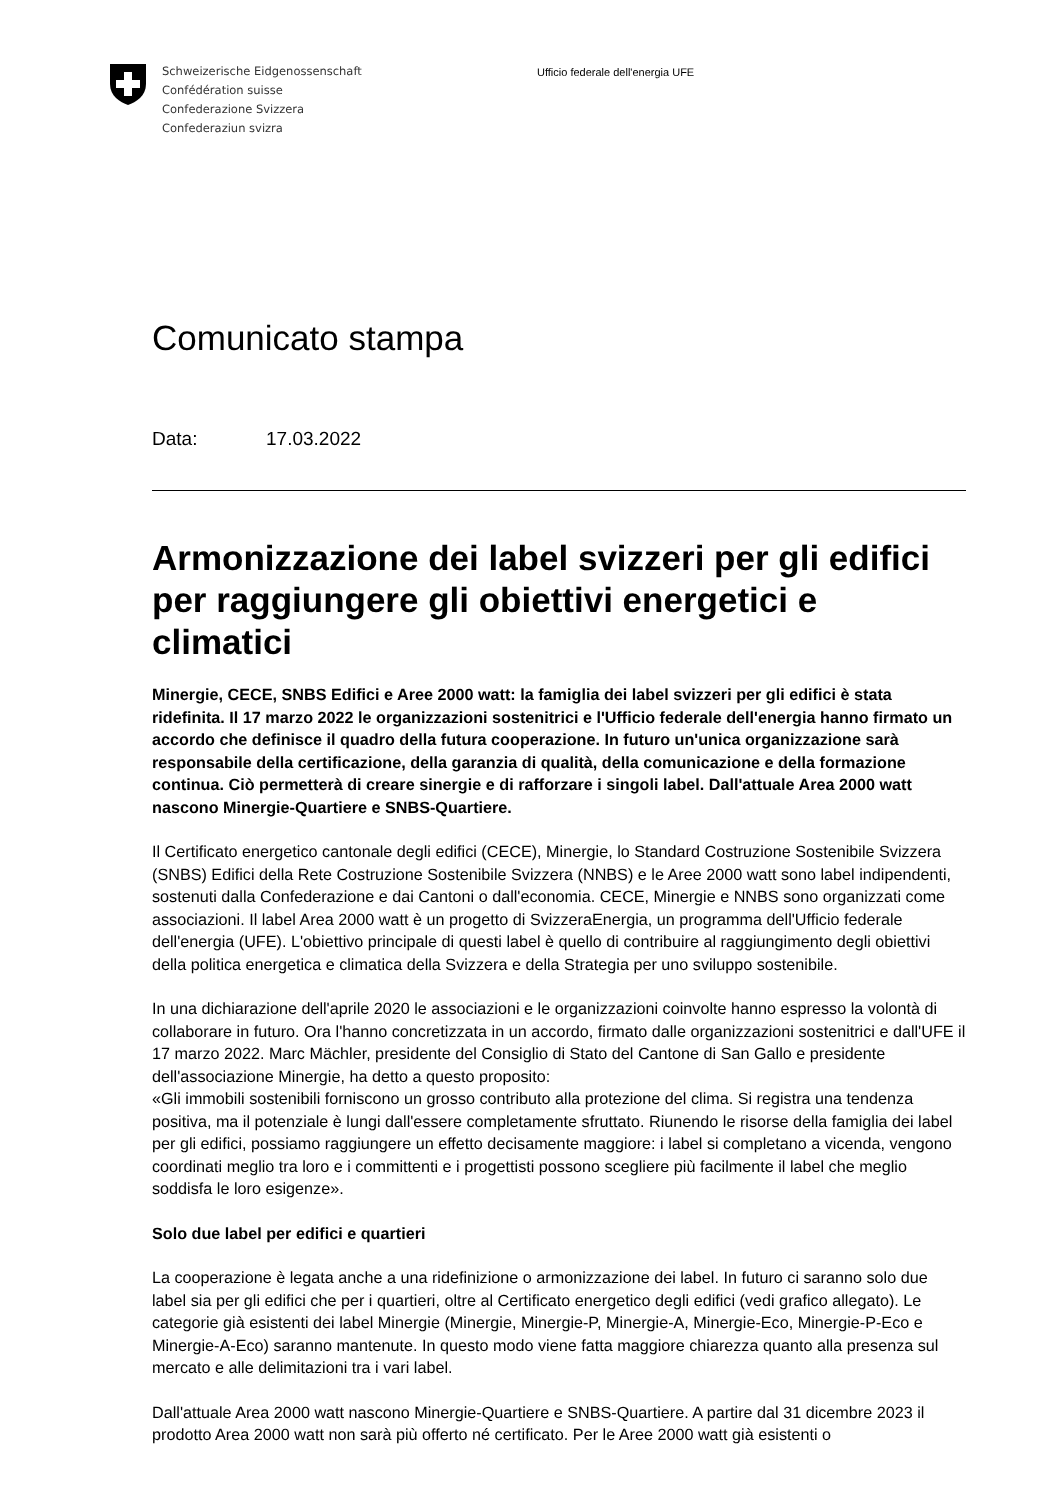Schweizerische Eidgenossenschaft
Confédération suisse
Confederazione Svizzera
Confederaziun svizra
Ufficio federale dell'energia UFE
Comunicato stampa
Data: 17.03.2022
Armonizzazione dei label svizzeri per gli edifici per raggiungere gli obiettivi energetici e climatici
Minergie, CECE, SNBS Edifici e Aree 2000 watt: la famiglia dei label svizzeri per gli edifici è stata ridefinita. Il 17 marzo 2022 le organizzazioni sostenitrici e l'Ufficio federale dell'energia hanno firmato un accordo che definisce il quadro della futura cooperazione. In futuro un'unica organizzazione sarà responsabile della certificazione, della garanzia di qualità, della comunicazione e della formazione continua. Ciò permetterà di creare sinergie e di rafforzare i singoli label. Dall'attuale Area 2000 watt nascono Minergie-Quartiere e SNBS-Quartiere.
Il Certificato energetico cantonale degli edifici (CECE), Minergie, lo Standard Costruzione Sostenibile Svizzera (SNBS) Edifici della Rete Costruzione Sostenibile Svizzera (NNBS) e le Aree 2000 watt sono label indipendenti, sostenuti dalla Confederazione e dai Cantoni o dall'economia. CECE, Minergie e NNBS sono organizzati come associazioni. Il label Area 2000 watt è un progetto di SvizzeraEnergia, un programma dell'Ufficio federale dell'energia (UFE). L'obiettivo principale di questi label è quello di contribuire al raggiungimento degli obiettivi della politica energetica e climatica della Svizzera e della Strategia per uno sviluppo sostenibile.
In una dichiarazione dell'aprile 2020 le associazioni e le organizzazioni coinvolte hanno espresso la volontà di collaborare in futuro. Ora l'hanno concretizzata in un accordo, firmato dalle organizzazioni sostenitrici e dall'UFE il 17 marzo 2022. Marc Mächler, presidente del Consiglio di Stato del Cantone di San Gallo e presidente dell'associazione Minergie, ha detto a questo proposito:
«Gli immobili sostenibili forniscono un grosso contributo alla protezione del clima. Si registra una tendenza positiva, ma il potenziale è lungi dall'essere completamente sfruttato. Riunendo le risorse della famiglia dei label per gli edifici, possiamo raggiungere un effetto decisamente maggiore: i label si completano a vicenda, vengono coordinati meglio tra loro e i committenti e i progettisti possono scegliere più facilmente il label che meglio soddisfa le loro esigenze».
Solo due label per edifici e quartieri
La cooperazione è legata anche a una ridefinizione o armonizzazione dei label. In futuro ci saranno solo due label sia per gli edifici che per i quartieri, oltre al Certificato energetico degli edifici (vedi grafico allegato). Le categorie già esistenti dei label Minergie (Minergie, Minergie-P, Minergie-A, Minergie-Eco, Minergie-P-Eco e Minergie-A-Eco) saranno mantenute. In questo modo viene fatta maggiore chiarezza quanto alla presenza sul mercato e alle delimitazioni tra i vari label.
Dall'attuale Area 2000 watt nascono Minergie-Quartiere e SNBS-Quartiere. A partire dal 31 dicembre 2023 il prodotto Area 2000 watt non sarà più offerto né certificato. Per le Aree 2000 watt già esistenti o